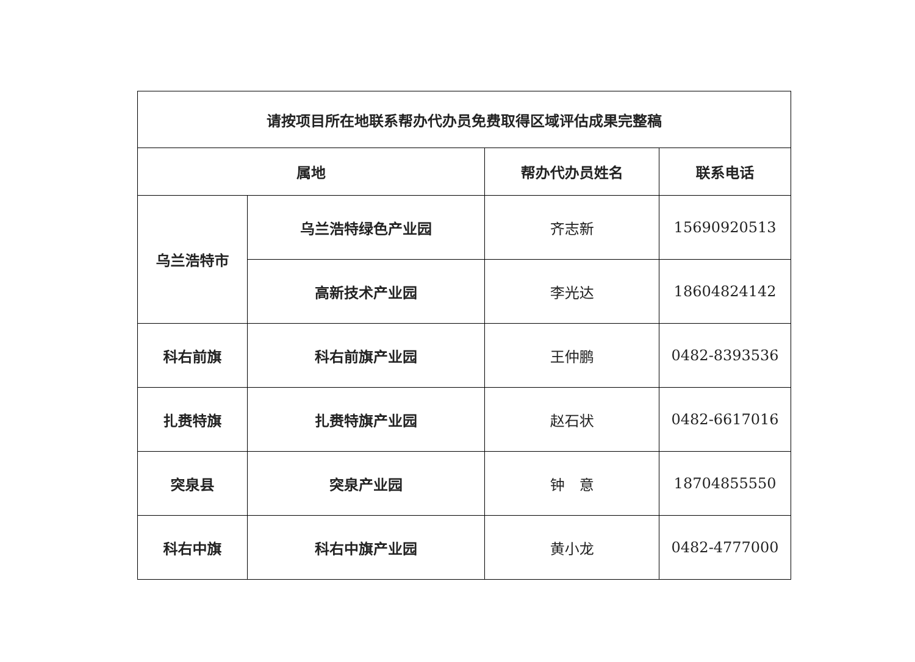| 请按项目所在地联系帮办代办员免费取得区域评估成果完整稿 | | | |
| --- | --- | --- | --- |
| 属地 | | 帮办代办员姓名 | 联系电话 |
| 乌兰浩特市 | 乌兰浩特绿色产业园 | 齐志新 | 15690920513 |
| | 高新技术产业园 | 李光达 | 18604824142 |
| 科右前旗 | 科右前旗产业园 | 王仲鹏 | 0482-8393536 |
| 扎赉特旗 | 扎赉特旗产业园 | 赵石状 | 0482-6617016 |
| 突泉县 | 突泉产业园 | 钟 意 | 18704855550 |
| 科右中旗 | 科右中旗产业园 | 黄小龙 | 0482-4777000 |